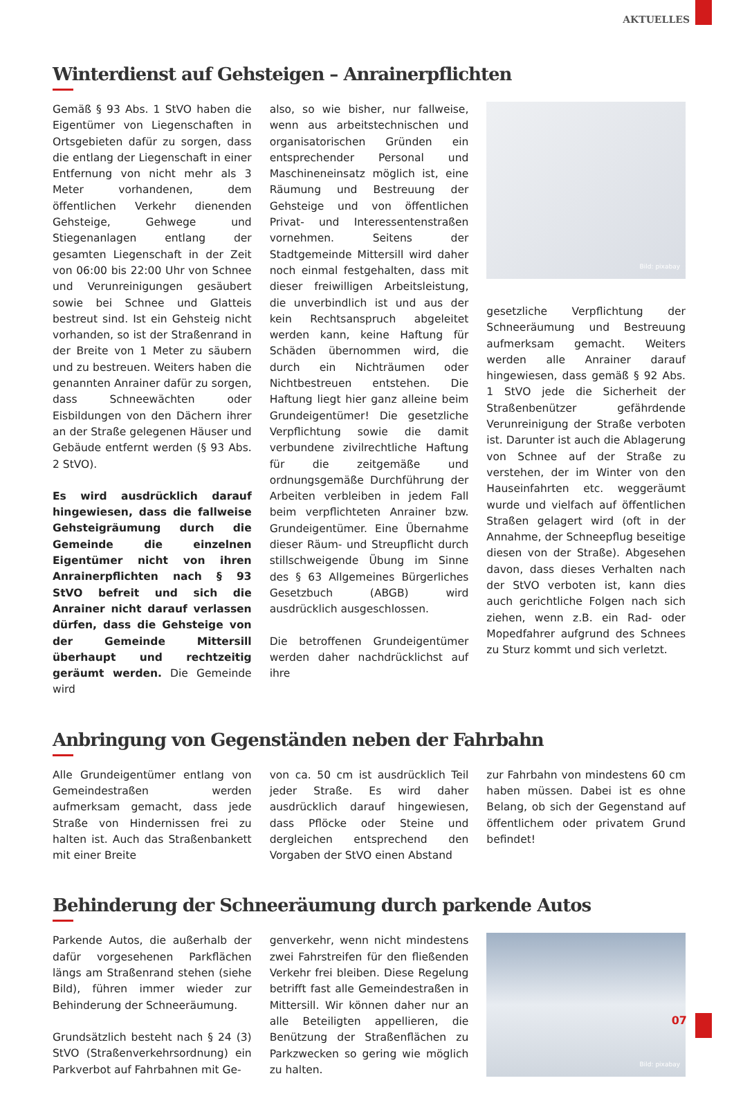AKTUELLES
Winterdienst auf Gehsteigen – Anrainerpflichten
Gemäß § 93 Abs. 1 StVO haben die Eigentümer von Liegenschaften in Ortsgebieten dafür zu sorgen, dass die entlang der Liegenschaft in einer Entfernung von nicht mehr als 3 Meter vorhandenen, dem öffentlichen Verkehr dienenden Gehsteige, Gehwege und Stiegenanlagen entlang der gesamten Liegenschaft in der Zeit von 06:00 bis 22:00 Uhr von Schnee und Verunreinigungen gesäubert sowie bei Schnee und Glatteis bestreut sind. Ist ein Gehsteig nicht vorhanden, so ist der Straßenrand in der Breite von 1 Meter zu säubern und zu bestreuen. Weiters haben die genannten Anrainer dafür zu sorgen, dass Schneewächten oder Eisbildungen von den Dächern ihrer an der Straße gelegenen Häuser und Gebäude entfernt werden (§ 93 Abs. 2 StVO).
Es wird ausdrücklich darauf hingewiesen, dass die fallweise Gehsteigräumung durch die Gemeinde die einzelnen Eigentümer nicht von ihren Anrainerpflichten nach § 93 StVO befreit und sich die Anrainer nicht darauf verlassen dürfen, dass die Gehsteige von der Gemeinde Mittersill überhaupt und rechtzeitig geräumt werden. Die Gemeinde wird
also, so wie bisher, nur fallweise, wenn aus arbeitstechnischen und organisatorischen Gründen ein entsprechender Personal und Maschineneinsatz möglich ist, eine Räumung und Bestreuung der Gehsteige und von öffentlichen Privat- und Interessentenstraßen vornehmen. Seitens der Stadtgemeinde Mittersill wird daher noch einmal festgehalten, dass mit dieser freiwilligen Arbeitsleistung, die unverbindlich ist und aus der kein Rechtsanspruch abgeleitet werden kann, keine Haftung für Schäden übernommen wird, die durch ein Nichträumen oder Nichtbestreuen entstehen. Die Haftung liegt hier ganz alleine beim Grundeigentümer! Die gesetzliche Verpflichtung sowie die damit verbundene zivilrechtliche Haftung für die zeitgemäße und ordnungsgemäße Durchführung der Arbeiten verbleiben in jedem Fall beim verpflichteten Anrainer bzw. Grundeigentümer. Eine Übernahme dieser Räum- und Streupflicht durch stillschweigende Übung im Sinne des § 63 Allgemeines Bürgerliches Gesetzbuch (ABGB) wird ausdrücklich ausgeschlossen.
Die betroffenen Grundeigentümer werden daher nachdrücklichst auf ihre
Bild: pixabay
gesetzliche Verpflichtung der Schneeräumung und Bestreuung aufmerksam gemacht. Weiters werden alle Anrainer darauf hingewiesen, dass gemäß § 92 Abs. 1 StVO jede die Sicherheit der Straßenbenützer gefährdende Verunreinigung der Straße verboten ist. Darunter ist auch die Ablagerung von Schnee auf der Straße zu verstehen, der im Winter von den Hauseinfahrten etc. weggeräumt wurde und vielfach auf öffentlichen Straßen gelagert wird (oft in der Annahme, der Schneepflug beseitige diesen von der Straße). Abgesehen davon, dass dieses Verhalten nach der StVO verboten ist, kann dies auch gerichtliche Folgen nach sich ziehen, wenn z.B. ein Rad- oder Mopedfahrer aufgrund des Schnees zu Sturz kommt und sich verletzt.
Anbringung von Gegenständen neben der Fahrbahn
Alle Grundeigentümer entlang von Gemeindestraßen werden aufmerksam gemacht, dass jede Straße von Hindernissen frei zu halten ist. Auch das Straßenbankett mit einer Breite
von ca. 50 cm ist ausdrücklich Teil jeder Straße. Es wird daher ausdrücklich darauf hingewiesen, dass Pflöcke oder Steine und dergleichen entsprechend den Vorgaben der StVO einen Abstand
zur Fahrbahn von mindestens 60 cm haben müssen. Dabei ist es ohne Belang, ob sich der Gegenstand auf öffentlichem oder privatem Grund befindet!
Behinderung der Schneeräumung durch parkende Autos
Parkende Autos, die außerhalb der dafür vorgesehenen Parkflächen längs am Straßenrand stehen (siehe Bild), führen immer wieder zur Behinderung der Schneeräumung.
Grundsätzlich besteht nach § 24 (3) StVO (Straßenverkehrsordnung) ein Parkverbot auf Fahrbahnen mit Ge-
genverkehr, wenn nicht mindestens zwei Fahrstreifen für den fließenden Verkehr frei bleiben. Diese Regelung betrifft fast alle Gemeindestraßen in Mittersill. Wir können daher nur an alle Beteiligten appellieren, die Benützung der Straßenflächen zu Parkzwecken so gering wie möglich zu halten.
Bild: pixabay
07